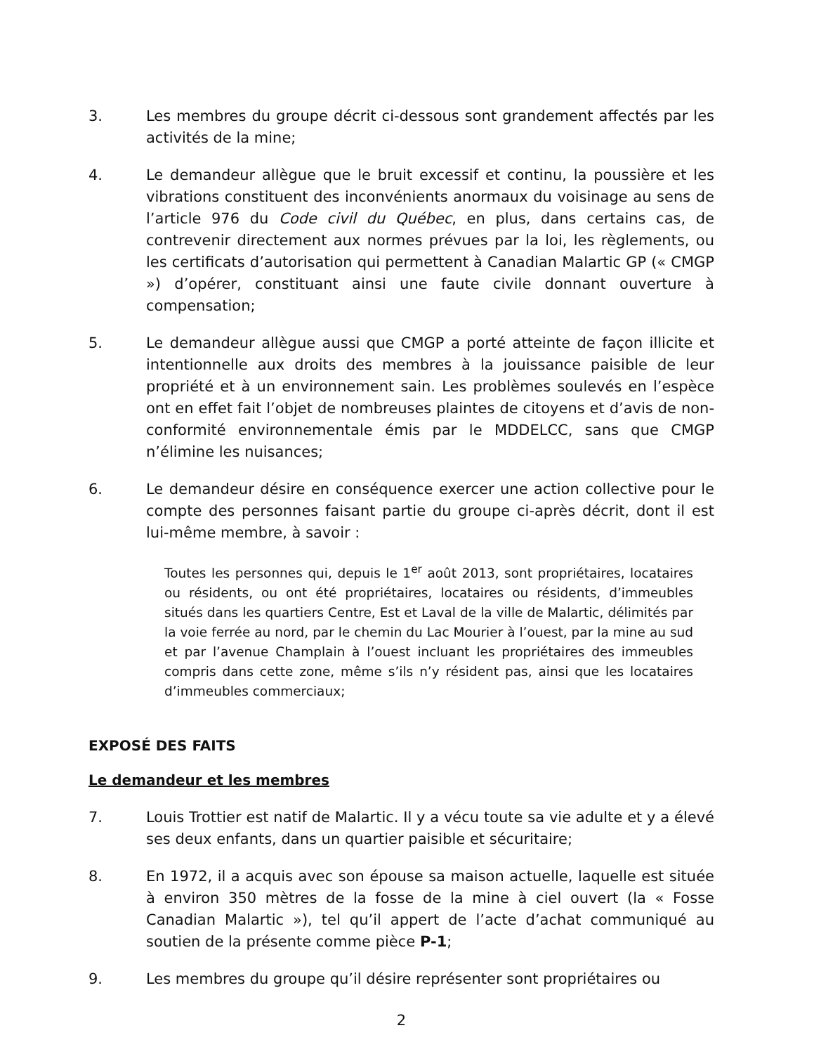3. Les membres du groupe décrit ci-dessous sont grandement affectés par les activités de la mine;
4. Le demandeur allègue que le bruit excessif et continu, la poussière et les vibrations constituent des inconvénients anormaux du voisinage au sens de l’article 976 du Code civil du Québec, en plus, dans certains cas, de contrevenir directement aux normes prévues par la loi, les règlements, ou les certificats d’autorisation qui permettent à Canadian Malartic GP (« CMGP ») d’opérer, constituant ainsi une faute civile donnant ouverture à compensation;
5. Le demandeur allègue aussi que CMGP a porté atteinte de façon illicite et intentionnelle aux droits des membres à la jouissance paisible de leur propriété et à un environnement sain. Les problèmes soulevés en l’espèce ont en effet fait l’objet de nombreuses plaintes de citoyens et d’avis de non-conformité environnementale émis par le MDDELCC, sans que CMGP n’élimine les nuisances;
6. Le demandeur désire en conséquence exercer une action collective pour le compte des personnes faisant partie du groupe ci-après décrit, dont il est lui-même membre, à savoir :
Toutes les personnes qui, depuis le 1<sup>er</sup> août 2013, sont propriétaires, locataires ou résidents, ou ont été propriétaires, locataires ou résidents, d’immeubles situés dans les quartiers Centre, Est et Laval de la ville de Malartic, délimités par la voie ferrée au nord, par le chemin du Lac Mourier à l’ouest, par la mine au sud et par l’avenue Champlain à l’ouest incluant les propriétaires des immeubles compris dans cette zone, même s’ils n’y résident pas, ainsi que les locataires d’immeubles commerciaux;
EXPOSÉ DES FAITS
Le demandeur et les membres
7. Louis Trottier est natif de Malartic. Il y a vécu toute sa vie adulte et y a élevé ses deux enfants, dans un quartier paisible et sécuritaire;
8. En 1972, il a acquis avec son épouse sa maison actuelle, laquelle est située à environ 350 mètres de la fosse de la mine à ciel ouvert (la « Fosse Canadian Malartic »), tel qu’il appert de l’acte d’achat communiqué au soutien de la présente comme pièce P-1;
9. Les membres du groupe qu’il désire représenter sont propriétaires ou
2